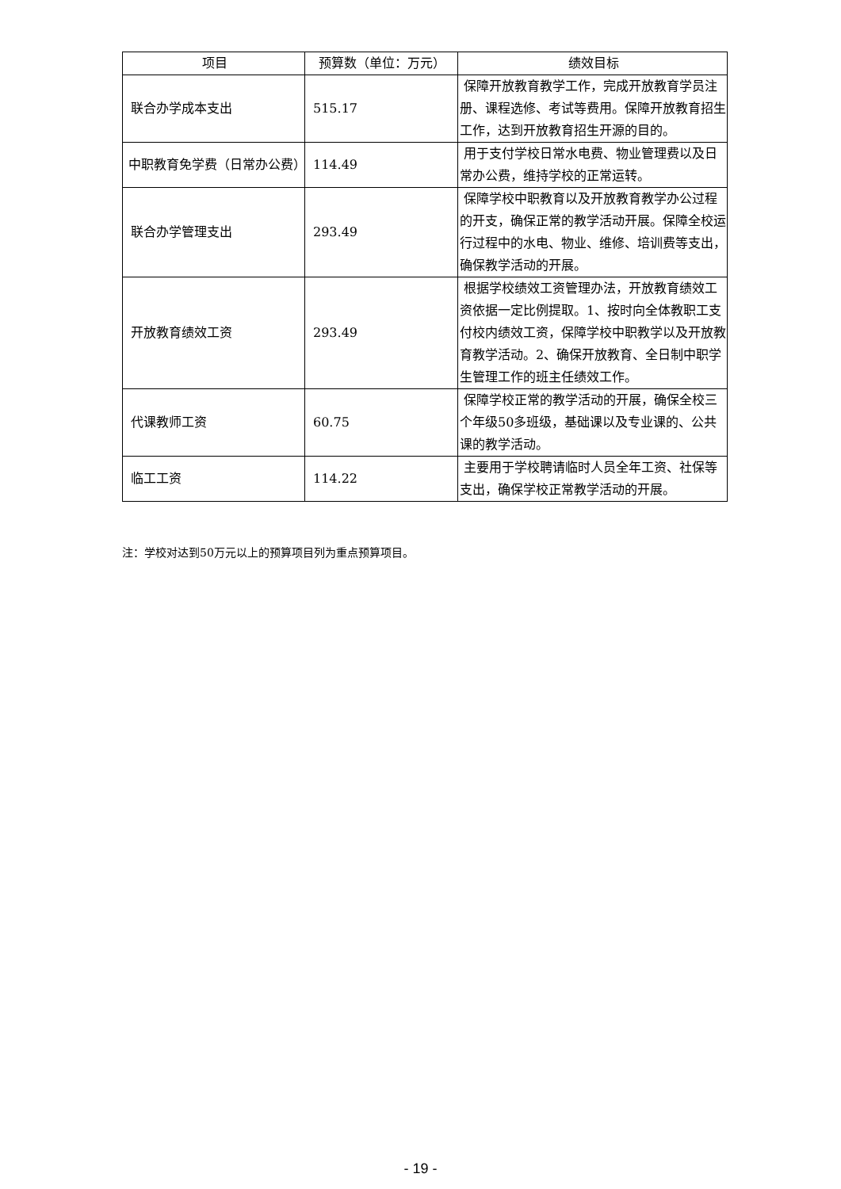| 项目 | 预算数（单位：万元） | 绩效目标 |
| --- | --- | --- |
| 联合办学成本支出 | 515.17 | 保障开放教育教学工作，完成开放教育学员注册、课程选修、考试等费用。保障开放教育招生工作，达到开放教育招生开源的目的。 |
| 中职教育免学费（日常办公费） | 114.49 | 用于支付学校日常水电费、物业管理费以及日常办公费，维持学校的正常运转。 |
| 联合办学管理支出 | 293.49 | 保障学校中职教育以及开放教育教学办公过程的开支，确保正常的教学活动开展。保障全校运行过程中的水电、物业、维修、培训费等支出，确保教学活动的开展。 |
| 开放教育绩效工资 | 293.49 | 根据学校绩效工资管理办法，开放教育绩效工资依据一定比例提取。1、按时向全体教职工支付校内绩效工资，保障学校中职教学以及开放教育教学活动。2、确保开放教育、全日制中职学生管理工作的班主任绩效工作。 |
| 代课教师工资 | 60.75 | 保障学校正常的教学活动的开展，确保全校三个年级50多班级，基础课以及专业课的、公共课的教学活动。 |
| 临工工资 | 114.22 | 主要用于学校聘请临时人员全年工资、社保等支出，确保学校正常教学活动的开展。 |
注：学校对达到50万元以上的预算项目列为重点预算项目。
- 19 -